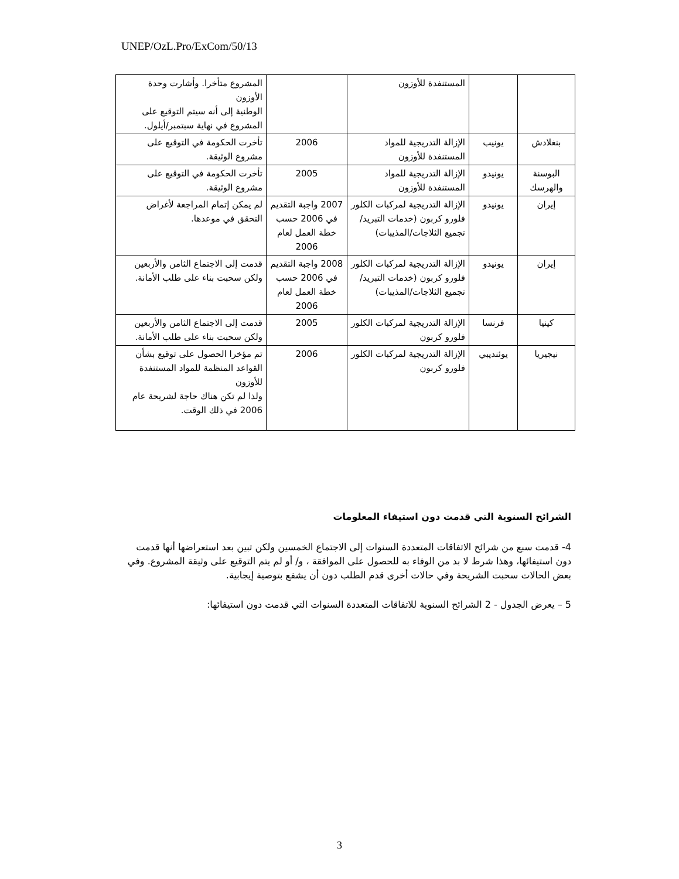UNEP/OzL.Pro/ExCom/50/13
| | | المستنفدة للأوزون | | المشروع متأخرا. وأشارت وحدة الأوزون الوطنية إلى أنه سيتم التوقيع على المشروع في نهاية سبتمبر/أيلول. |
| بنغلادش | يونيب | الإزالة التدريجية للمواد المستنفدة للأوزون | 2006 | تأخرت الحكومة في التوقيع على مشروع الوثيقة. |
| البوسنة والهرسك | يونيدو | الإزالة التدريجية للمواد المستنفدة للأوزون | 2005 | تأخرت الحكومة في التوقيع على مشروع الوثيقة. |
| إيران | يونيدو | الإزالة التدريجية لمركبات الكلور فلورو كربون (خدمات التبريد/تجميع الثلاجات/المذيبات) | 2007 واجبة التقديم في 2006 حسب خطة العمل لعام 2006 | لم يمكن إتمام المراجعة لأغراض التحقق في موعدها. |
| إيران | يونيدو | الإزالة التدريجية لمركبات الكلور فلورو كربون (خدمات التبريد/تجميع الثلاجات/المذيبات) | 2008 واجبة التقديم في 2006 حسب خطة العمل لعام 2006 | قدمت إلى الاجتماع الثامن والأربعين ولكن سحبت بناء على طلب الأمانة. |
| كينيا | فرنسا | الإزالة التدريجية لمركبات الكلور فلورو كربون | 2005 | قدمت إلى الاجتماع الثامن والأربعين ولكن سحبت بناء على طلب الأمانة. |
| نيجيريا | يوئنديبي | الإزالة التدريجية لمركبات الكلور فلورو كربون | 2006 | تم مؤخرا الحصول على توقيع بشأن القواعد المنظمة للمواد المستنفدة للأوزون ولذا لم تكن هناك حاجة لشريحة عام 2006 في ذلك الوقت. |
الشرائح السنوية التي قدمت دون استيفاء المعلومات
4- قدمت سبع من شرائح الاتفاقات المتعددة السنوات إلى الاجتماع الخمسين ولكن تبين بعد استعراضها أنها قدمت دون استيفائها، وهذا شرط لا بد من الوفاء به للحصول على الموافقة ، و/ أو لم يتم التوقيع على وثيقة المشروع. وفي بعض الحالات سحبت الشريحة وفي حالات أخرى قدم الطلب دون أن يشفع بتوصية إيجابية.
5 – يعرض الجدول - 2 الشرائح السنوية للاتفاقات المتعددة السنوات التي قدمت دون استيفائها:
3